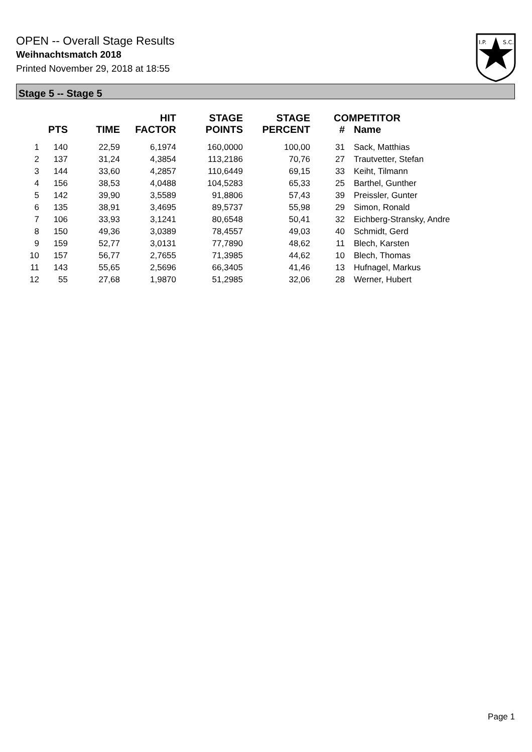OPEN -- Overall Stage Results
Weihnachtsmatch 2018
Printed November 29, 2018 at 18:55
I.P.
S.C.
Stage 5 -- Stage 5
| | PTS | TIME | HIT FACTOR | STAGE POINTS | STAGE PERCENT | # | COMPETITOR Name |
| --- | --- | --- | --- | --- | --- | --- | --- |
| 1 | 140 | 22,59 | 6,1974 | 160,0000 | 100,00 | 31 | Sack, Matthias |
| 2 | 137 | 31,24 | 4,3854 | 113,2186 | 70,76 | 27 | Trautvetter, Stefan |
| 3 | 144 | 33,60 | 4,2857 | 110,6449 | 69,15 | 33 | Keiht, Tilmann |
| 4 | 156 | 38,53 | 4,0488 | 104,5283 | 65,33 | 25 | Barthel, Gunther |
| 5 | 142 | 39,90 | 3,5589 | 91,8806 | 57,43 | 39 | Preissler, Gunter |
| 6 | 135 | 38,91 | 3,4695 | 89,5737 | 55,98 | 29 | Simon, Ronald |
| 7 | 106 | 33,93 | 3,1241 | 80,6548 | 50,41 | 32 | Eichberg-Stransky, Andre |
| 8 | 150 | 49,36 | 3,0389 | 78,4557 | 49,03 | 40 | Schmidt, Gerd |
| 9 | 159 | 52,77 | 3,0131 | 77,7890 | 48,62 | 11 | Blech, Karsten |
| 10 | 157 | 56,77 | 2,7655 | 71,3985 | 44,62 | 10 | Blech, Thomas |
| 11 | 143 | 55,65 | 2,5696 | 66,3405 | 41,46 | 13 | Hufnagel, Markus |
| 12 | 55 | 27,68 | 1,9870 | 51,2985 | 32,06 | 28 | Werner, Hubert |
Page 1